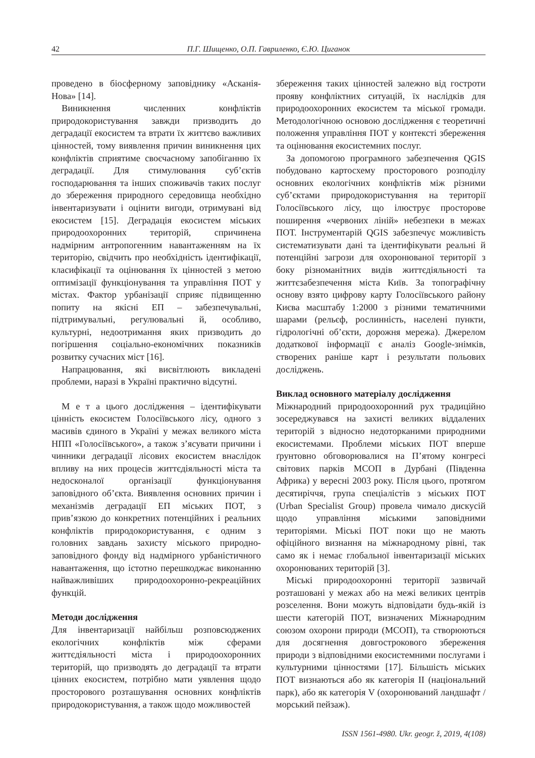42 П.Г. Шищенко, О.П. Гавриленко, Є.Ю. Циганок
проведено в біосферному заповіднику «Асканія-Нова» [14].
Виникнення численних конфліктів природокористування завжди призводить до деградації екосистем та втрати їх життєво важливих цінностей, тому виявлення причин виникнення цих конфліктів сприятиме своєчасному запобіганню їх деградації. Для стимулювання суб’єктів господарювання та інших споживачів таких послуг до збереження природного середовища необхідно інвентаризувати і оцінити вигоди, отримувані від екосистем [15]. Деградація екосистем міських природоохоронних територій, спричинена надмірним антропогенним навантаженням на їх територію, свідчить про необхідність ідентифікації, класифікації та оцінювання їх цінностей з метою оптимізації функціонування та управління ПОТ у містах. Фактор урбанізації сприяє підвищенню попиту на якісні ЕП – забезпечувальні, підтримувальні, регулювальні й, особливо, культурні, недоотримання яких призводить до погіршення соціально-економічних показників розвитку сучасних міст [16].
Напрацювання, які висвітлюють викладені проблеми, наразі в Україні практично відсутні.
М е т а цього дослідження – ідентифікувати цінність екосистем Голосіївського лісу, одного з масивів єдиного в Україні у межах великого міста НПП «Голосіївського», а також з’ясувати причини і чинники деградації лісових екосистем внаслідок впливу на них процесів життєдіяльності міста та недосконалої організації функціонування заповідного об’єкта. Виявлення основних причин і механізмів деградації ЕП міських ПОТ, з прив’язкою до конкретних потенційних і реальних конфліктів природокористування, є одним з головних завдань захисту міського природно-заповідного фонду від надмірного урбаністичного навантаження, що істотно перешкоджає виконанню найважливіших природоохоронно-рекреаційних функцій.
Методи дослідження
Для інвентаризації найбільш розповсюджених екологічних конфліктів між сферами життєдіяльності міста і природоохоронних територій, що призводять до деградації та втрати цінних екосистем, потрібно мати уявлення щодо просторового розташування основних конфліктів природокористування, а також щодо можливостей
збереження таких цінностей залежно від гостроти прояву конфліктних ситуацій, їх наслідків для природоохоронних екосистем та міської громади. Методологічною основою дослідження є теоретичні положення управління ПОТ у контексті збереження та оцінювання екосистемних послуг.
За допомогою програмного забезпечення QGIS побудовано картосхему просторового розподілу основних екологічних конфліктів між різними суб’єктами природокористування на території Голосіївського лісу, що ілюструє просторове поширення «червоних ліній» небезпеки в межах ПОТ. Інструментарій QGIS забезпечує можливість систематизувати дані та ідентифікувати реальні й потенційні загрози для охоронюваної території з боку різноманітних видів життєдіяльності та життєзабезпечення міста Київ. За топографічну основу взято цифрову карту Голосіївського району Києва масштабу 1:2000 з різними тематичними шарами (рельєф, рослинність, населені пункти, гідрологічні об’єкти, дорожня мережа). Джерелом додаткової інформації є аналіз Google-знімків, створених раніше карт і результати польових досліджень.
Виклад основного матеріалу дослідження
Міжнародний природоохоронний рух традиційно зосереджувався на захисті великих віддалених територій з відносно недоторканими природними екосистемами. Проблеми міських ПОТ вперше ґрунтовно обговорювалися на П’ятому конгресі світових парків МСОП в Дурбані (Південна Африка) у вересні 2003 року. Після цього, протягом десятиріччя, група спеціалістів з міських ПОТ (Urban Specialist Group) провела чимало дискусій щодо управління міськими заповідними територіями. Міські ПОТ поки що не мають офіційного визнання на міжнародному рівні, так само як і немає глобальної інвентаризації міських охоронюваних територій [3].
Міські природоохоронні території зазвичай розташовані у межах або на межі великих центрів розселення. Вони можуть відповідати будь-якій із шести категорій ПОТ, визначених Міжнародним союзом охорони природи (МСОП), та створюються для досягнення довгострокового збереження природи з відповідними екосистемними послугами і культурними цінностями [17]. Більшість міських ПОТ визнаються або як категорія II (національний парк), або як категорія V (охоронюваний ландшафт / морський пейзаж).
ISSN 1561-4980. Ukr. geogr. ž, 2019, 4(108)